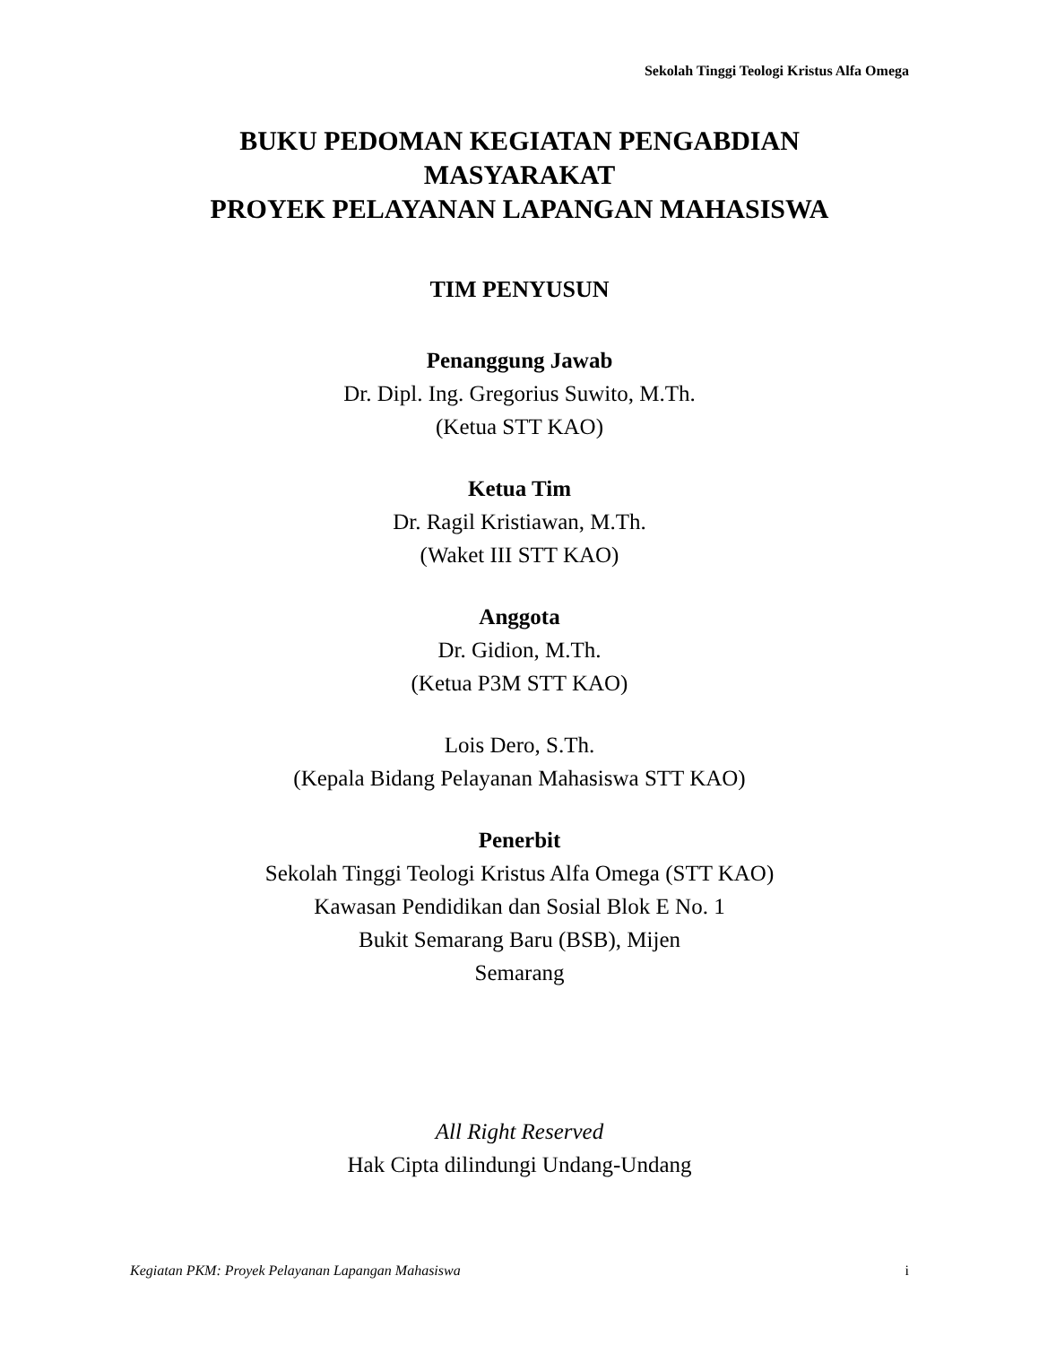Sekolah Tinggi Teologi Kristus Alfa Omega
BUKU PEDOMAN KEGIATAN PENGABDIAN
MASYARAKAT
PROYEK PELAYANAN LAPANGAN MAHASISWA
TIM PENYUSUN
Penanggung Jawab
Dr. Dipl. Ing. Gregorius Suwito, M.Th.
(Ketua STT KAO)
Ketua Tim
Dr. Ragil Kristiawan, M.Th.
(Waket III STT KAO)
Anggota
Dr. Gidion, M.Th.
(Ketua P3M STT KAO)
Lois Dero, S.Th.
(Kepala Bidang Pelayanan Mahasiswa STT KAO)
Penerbit
Sekolah Tinggi Teologi Kristus Alfa Omega (STT KAO)
Kawasan Pendidikan dan Sosial Blok E No. 1
Bukit Semarang Baru (BSB), Mijen
Semarang
All Right Reserved
Hak Cipta dilindungi Undang-Undang
Kegiatan PKM: Proyek Pelayanan Lapangan Mahasiswa i